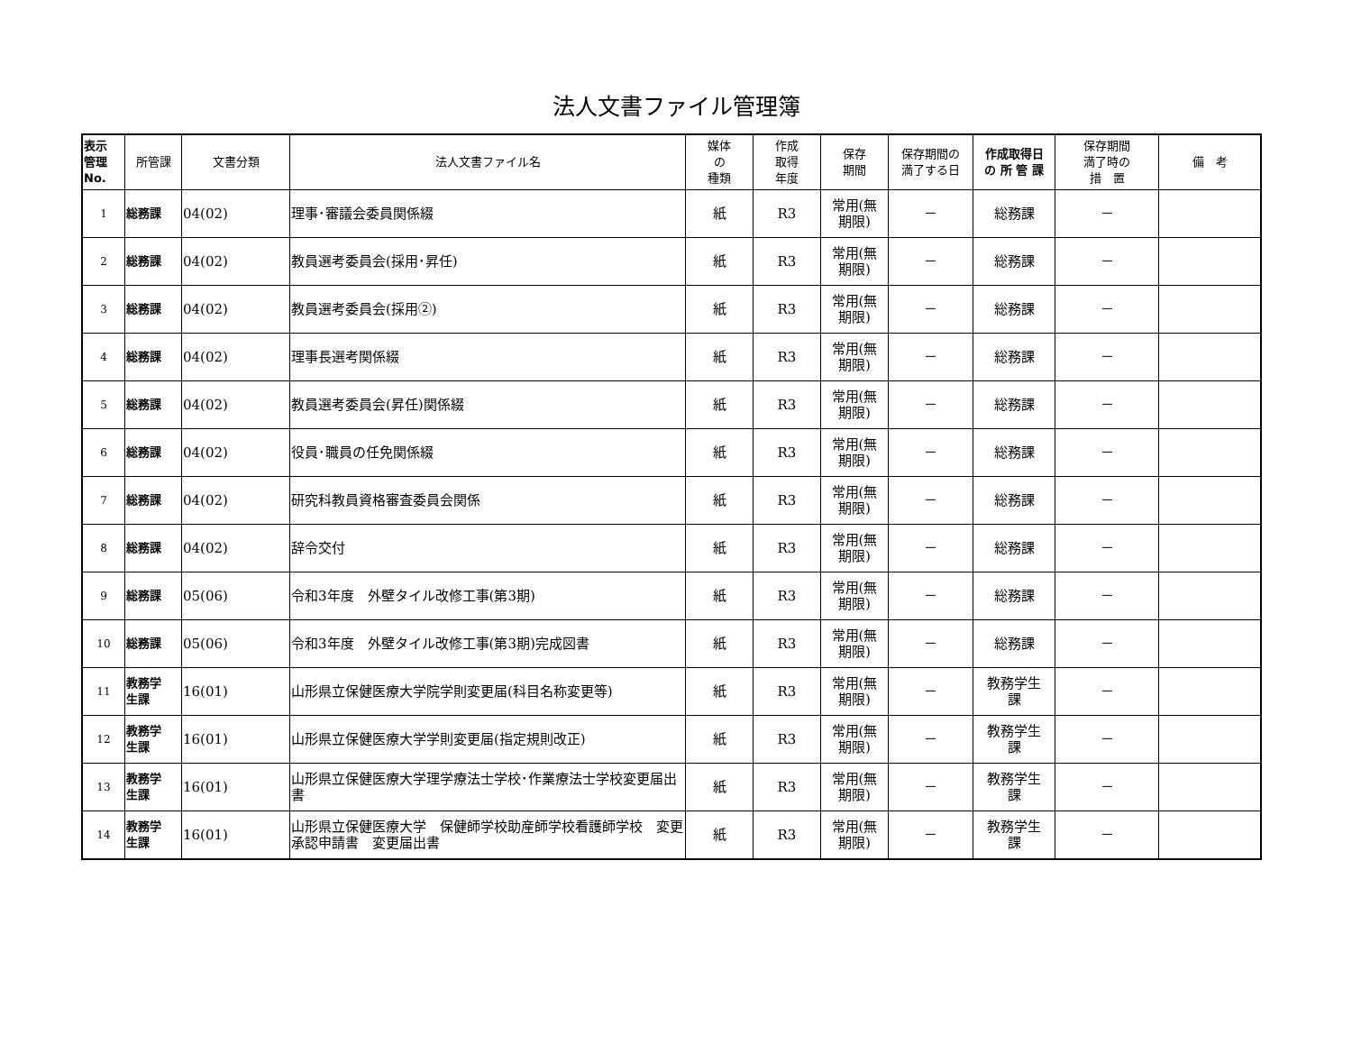法人文書ファイル管理簿
| 表示 管理 No. | 所管課 | 文書分類 | 法人文書ファイル名 | 媒体 の 種類 | 作成 取得 年度 | 保存 期間 | 保存期間の 満了する日 | 作成取得日 の 所 管 課 | 保存期間 満了時の 措 置 | 備 考 |
| --- | --- | --- | --- | --- | --- | --- | --- | --- | --- | --- |
| 1 | 総務課 | 04(02) | 理事･審議会委員関係綴 | 紙 | R3 | 常用(無 期限) | － | 総務課 | － | |
| 2 | 総務課 | 04(02) | 教員選考委員会(採用･昇任) | 紙 | R3 | 常用(無 期限) | － | 総務課 | － | |
| 3 | 総務課 | 04(02) | 教員選考委員会(採用②) | 紙 | R3 | 常用(無 期限) | － | 総務課 | － | |
| 4 | 総務課 | 04(02) | 理事長選考関係綴 | 紙 | R3 | 常用(無 期限) | － | 総務課 | － | |
| 5 | 総務課 | 04(02) | 教員選考委員会(昇任)関係綴 | 紙 | R3 | 常用(無 期限) | － | 総務課 | － | |
| 6 | 総務課 | 04(02) | 役員･職員の任免関係綴 | 紙 | R3 | 常用(無 期限) | － | 総務課 | － | |
| 7 | 総務課 | 04(02) | 研究科教員資格審査委員会関係 | 紙 | R3 | 常用(無 期限) | － | 総務課 | － | |
| 8 | 総務課 | 04(02) | 辞令交付 | 紙 | R3 | 常用(無 期限) | － | 総務課 | － | |
| 9 | 総務課 | 05(06) | 令和3年度 外壁タイル改修工事(第3期) | 紙 | R3 | 常用(無 期限) | － | 総務課 | － | |
| 10 | 総務課 | 05(06) | 令和3年度 外壁タイル改修工事(第3期)完成図書 | 紙 | R3 | 常用(無 期限) | － | 総務課 | － | |
| 11 | 教務学 生課 | 16(01) | 山形県立保健医療大学院学則変更届(科目名称変更等) | 紙 | R3 | 常用(無 期限) | － | 教務学生 課 | － | |
| 12 | 教務学 生課 | 16(01) | 山形県立保健医療大学学則変更届(指定規則改正) | 紙 | R3 | 常用(無 期限) | － | 教務学生 課 | － | |
| 13 | 教務学 生課 | 16(01) | 山形県立保健医療大学理学療法士学校･作業療法士学校変更届出書 | 紙 | R3 | 常用(無 期限) | － | 教務学生 課 | － | |
| 14 | 教務学 生課 | 16(01) | 山形県立保健医療大学 保健師学校助産師学校看護師学校 変更承認申請書 変更届出書 | 紙 | R3 | 常用(無 期限) | － | 教務学生 課 | － | |